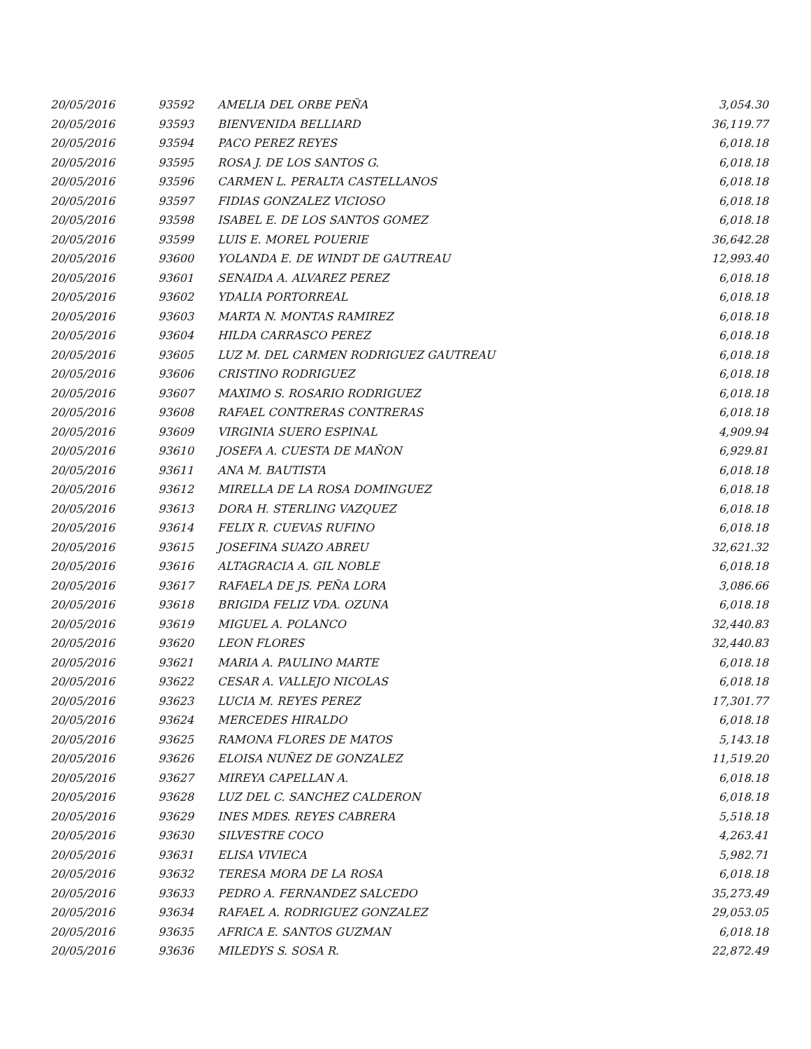| 20/05/2016 | 93592 | AMELIA DEL ORBE PEÑA | 3,054.30 |
| 20/05/2016 | 93593 | BIENVENIDA BELLIARD | 36,119.77 |
| 20/05/2016 | 93594 | PACO PEREZ REYES | 6,018.18 |
| 20/05/2016 | 93595 | ROSA J. DE LOS SANTOS G. | 6,018.18 |
| 20/05/2016 | 93596 | CARMEN L. PERALTA CASTELLANOS | 6,018.18 |
| 20/05/2016 | 93597 | FIDIAS GONZALEZ VICIOSO | 6,018.18 |
| 20/05/2016 | 93598 | ISABEL E. DE LOS SANTOS GOMEZ | 6,018.18 |
| 20/05/2016 | 93599 | LUIS E. MOREL POUERIE | 36,642.28 |
| 20/05/2016 | 93600 | YOLANDA E. DE WINDT DE GAUTREAU | 12,993.40 |
| 20/05/2016 | 93601 | SENAIDA A. ALVAREZ PEREZ | 6,018.18 |
| 20/05/2016 | 93602 | YDALIA PORTORREAL | 6,018.18 |
| 20/05/2016 | 93603 | MARTA N. MONTAS RAMIREZ | 6,018.18 |
| 20/05/2016 | 93604 | HILDA CARRASCO PEREZ | 6,018.18 |
| 20/05/2016 | 93605 | LUZ M. DEL CARMEN RODRIGUEZ GAUTREAU | 6,018.18 |
| 20/05/2016 | 93606 | CRISTINO RODRIGUEZ | 6,018.18 |
| 20/05/2016 | 93607 | MAXIMO S. ROSARIO RODRIGUEZ | 6,018.18 |
| 20/05/2016 | 93608 | RAFAEL CONTRERAS CONTRERAS | 6,018.18 |
| 20/05/2016 | 93609 | VIRGINIA SUERO ESPINAL | 4,909.94 |
| 20/05/2016 | 93610 | JOSEFA A. CUESTA DE MAÑON | 6,929.81 |
| 20/05/2016 | 93611 | ANA M. BAUTISTA | 6,018.18 |
| 20/05/2016 | 93612 | MIRELLA DE LA ROSA DOMINGUEZ | 6,018.18 |
| 20/05/2016 | 93613 | DORA H. STERLING VAZQUEZ | 6,018.18 |
| 20/05/2016 | 93614 | FELIX R. CUEVAS RUFINO | 6,018.18 |
| 20/05/2016 | 93615 | JOSEFINA SUAZO ABREU | 32,621.32 |
| 20/05/2016 | 93616 | ALTAGRACIA A. GIL NOBLE | 6,018.18 |
| 20/05/2016 | 93617 | RAFAELA DE JS. PEÑA LORA | 3,086.66 |
| 20/05/2016 | 93618 | BRIGIDA FELIZ VDA. OZUNA | 6,018.18 |
| 20/05/2016 | 93619 | MIGUEL A. POLANCO | 32,440.83 |
| 20/05/2016 | 93620 | LEON FLORES | 32,440.83 |
| 20/05/2016 | 93621 | MARIA A. PAULINO MARTE | 6,018.18 |
| 20/05/2016 | 93622 | CESAR A. VALLEJO NICOLAS | 6,018.18 |
| 20/05/2016 | 93623 | LUCIA M. REYES PEREZ | 17,301.77 |
| 20/05/2016 | 93624 | MERCEDES HIRALDO | 6,018.18 |
| 20/05/2016 | 93625 | RAMONA FLORES DE MATOS | 5,143.18 |
| 20/05/2016 | 93626 | ELOISA NUÑEZ DE GONZALEZ | 11,519.20 |
| 20/05/2016 | 93627 | MIREYA CAPELLAN A. | 6,018.18 |
| 20/05/2016 | 93628 | LUZ DEL C. SANCHEZ CALDERON | 6,018.18 |
| 20/05/2016 | 93629 | INES MDES. REYES CABRERA | 5,518.18 |
| 20/05/2016 | 93630 | SILVESTRE COCO | 4,263.41 |
| 20/05/2016 | 93631 | ELISA VIVIECA | 5,982.71 |
| 20/05/2016 | 93632 | TERESA MORA DE LA ROSA | 6,018.18 |
| 20/05/2016 | 93633 | PEDRO A. FERNANDEZ SALCEDO | 35,273.49 |
| 20/05/2016 | 93634 | RAFAEL A. RODRIGUEZ GONZALEZ | 29,053.05 |
| 20/05/2016 | 93635 | AFRICA E. SANTOS GUZMAN | 6,018.18 |
| 20/05/2016 | 93636 | MILEDYS S. SOSA R. | 22,872.49 |